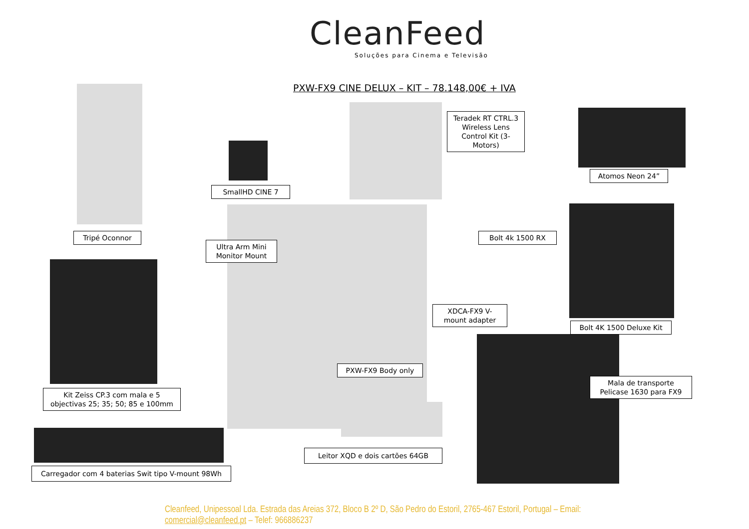CleanFeed
Soluções para Cinema e Televisão
PXW-FX9 CINE DELUX – KIT – 78.148,00€ + IVA
SmallHD CINE 7
Teradek RT CTRL.3 Wireless Lens Control Kit (3-Motors)
Atomos Neon 24”
Tripé Oconnor
Ultra Arm Mini Monitor Mount
Bolt 4k 1500 RX
XDCA-FX9 V-mount adapter
Bolt 4K 1500 Deluxe Kit
PXW-FX9 Body only
Mala de transporte Pelicase 1630 para FX9
Kit Zeiss CP.3 com mala e 5 objectivas 25; 35; 50; 85 e 100mm
Leitor XQD e dois cartões 64GB
Carregador com 4 baterias Swit tipo V-mount 98Wh
Cleanfeed, Unipessoal Lda. Estrada das Areias 372, Bloco B 2º D, São Pedro do Estoril, 2765-467 Estoril, Portugal – Email: comercial@cleanfeed.pt – Telef: 966886237